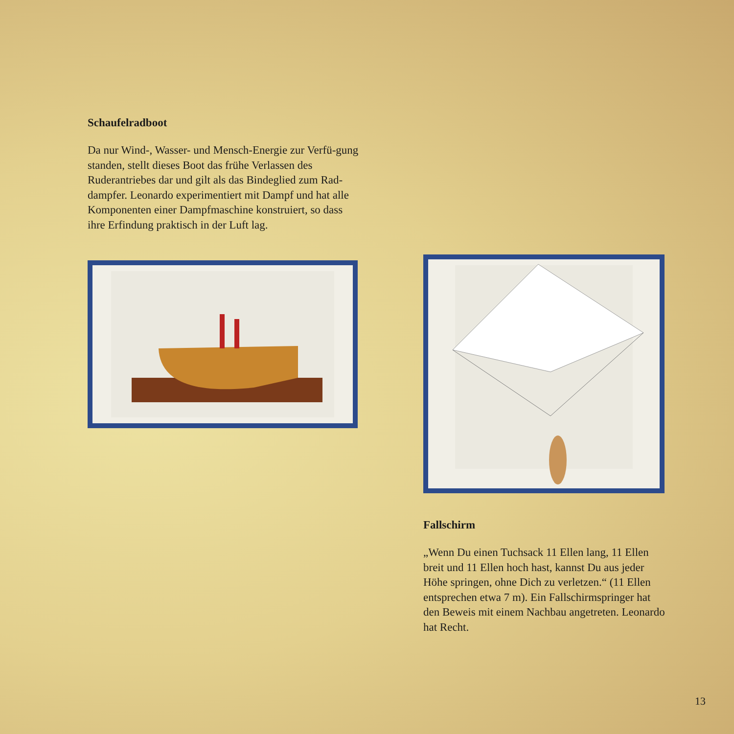Schaufelradboot
Da nur Wind-, Wasser- und Mensch-Energie zur Verfü-gung standen, stellt dieses Boot das frühe Verlassen des Ruderantriebes dar und gilt als das Bindeglied zum Rad-dampfer. Leonardo experimentiert mit Dampf und hat alle Komponenten einer Dampfmaschine konstruiert, so dass ihre Erfindung praktisch in der Luft lag.
Fallschirm
„Wenn Du einen Tuchsack 11 Ellen lang, 11 Ellen breit und 11 Ellen hoch hast, kannst Du aus jeder Höhe springen, ohne Dich zu verletzen.“ (11 Ellen entsprechen etwa 7 m). Ein Fallschirmspringer hat den Beweis mit einem Nachbau angetreten. Leonardo hat Recht.
13